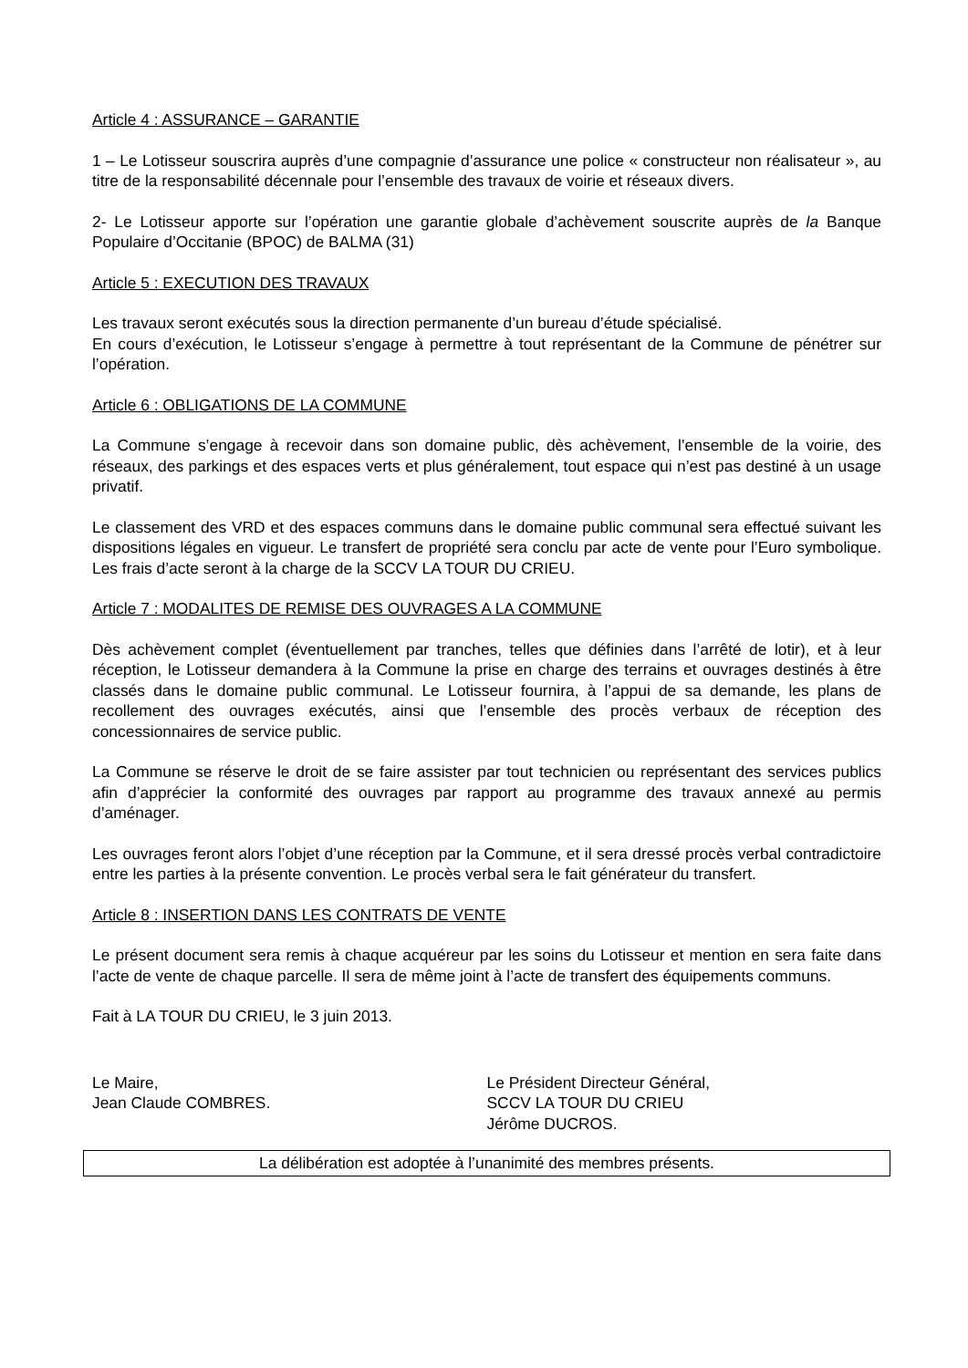Article 4 : ASSURANCE – GARANTIE
1 – Le Lotisseur souscrira auprès d’une compagnie d’assurance une police « constructeur non réalisateur », au titre de la responsabilité décennale pour l’ensemble des travaux de voirie et réseaux divers.
2- Le Lotisseur apporte sur l’opération une garantie globale d’achèvement souscrite auprès de la Banque Populaire d’Occitanie (BPOC) de BALMA (31)
Article 5 : EXECUTION DES TRAVAUX
Les travaux seront exécutés sous la direction permanente d’un bureau d’étude spécialisé.
En cours d’exécution, le Lotisseur s’engage à permettre à tout représentant de la Commune de pénétrer sur l’opération.
Article 6 : OBLIGATIONS DE LA COMMUNE
La Commune s’engage à recevoir dans son domaine public, dès achèvement, l’ensemble de la voirie, des réseaux, des parkings et des espaces verts et plus généralement, tout espace qui n’est pas destiné à un usage privatif.
Le classement des VRD et des espaces communs dans le domaine public communal sera effectué suivant les dispositions légales en vigueur. Le transfert de propriété sera conclu par acte de vente pour l’Euro symbolique. Les frais d’acte seront à la charge de la SCCV LA TOUR DU CRIEU.
Article 7 : MODALITES DE REMISE DES OUVRAGES A LA COMMUNE
Dès achèvement complet (éventuellement par tranches, telles que définies dans l’arrêté de lotir), et à leur réception, le Lotisseur demandera à la Commune la prise en charge des terrains et ouvrages destinés à être classés dans le domaine public communal. Le Lotisseur fournira, à l’appui de sa demande, les plans de recollement des ouvrages exécutés, ainsi que l’ensemble des procès verbaux de réception des concessionnaires de service public.
La Commune se réserve le droit de se faire assister par tout technicien ou représentant des services publics afin d’apprécier la conformité des ouvrages par rapport au programme des travaux annexé au permis d’aménager.
Les ouvrages feront alors l’objet d’une réception par la Commune, et il sera dressé procès verbal contradictoire entre les parties à la présente convention. Le procès verbal sera le fait générateur du transfert.
Article 8 : INSERTION DANS LES CONTRATS DE VENTE
Le présent document sera remis à chaque acquéreur par les soins du Lotisseur et mention en sera faite dans l’acte de vente de chaque parcelle. Il sera de même joint à l’acte de transfert des équipements communs.
Fait à LA TOUR DU CRIEU, le 3 juin 2013.
Le Maire,
Jean Claude COMBRES.
Le Président Directeur Général,
SCCV LA TOUR DU CRIEU
Jérôme DUCROS.
La délibération est adoptée à l’unanimité des membres présents.